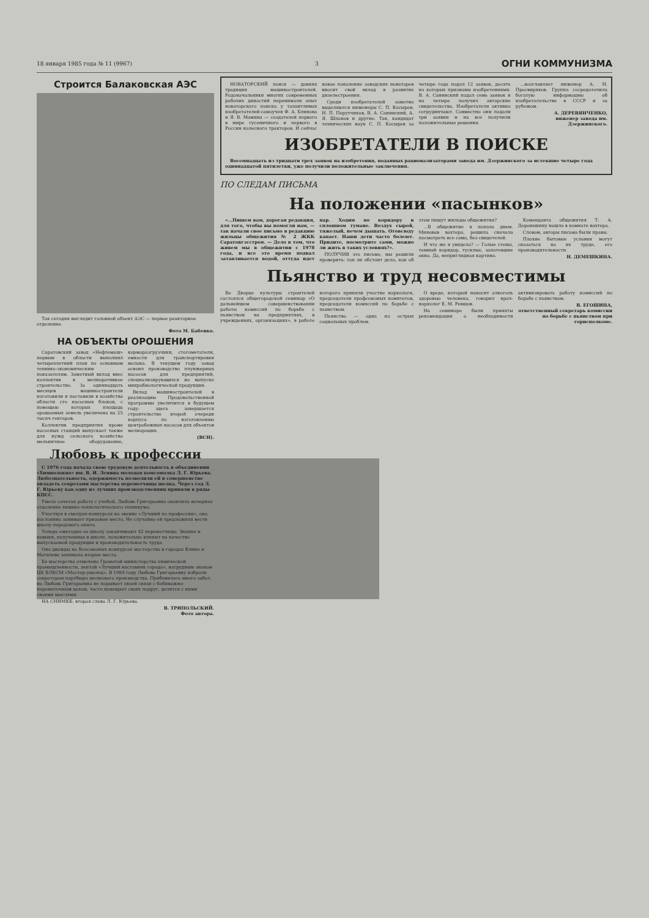18 января 1985 года № 11 (9967) 3 ОГНИ КОММУНИЗМА
Строится Балаковская АЭС
Так сегодня выглядит головной объект АЭС — первое реакторное отделение.
Фото М. Бабенко.
НА ОБЪЕКТЫ ОРОШЕНИЯ
Саратовский завод «Нефтемаш» первым в области выполнил четырехлетний план по основным технико-экономическим показателям. Заметный вклад внес коллектив в мелиоративное строительство. За одиннадцать месяцев машиностроители изготовили и поставили в хозяйства области сто насосных блоков, с помощью которых площадь орошаемых земель увеличена на 25 тысяч гектаров.
Коллектив предприятия кроме насосных станций выпускает также для нужд сельского хозяйства мельничное оборудование, корморазгрузчики, стогометатели, емкости для транспортировки молока. В текущем году завод освоил производство плунжерных насосов для предприятий, специализирующихся на выпуске микробиологической продукции.
Вклад машиностроителей в реализацию Продовольственной программы увеличится в будущем году: здесь завершается строительство второй очереди корпуса по изготовлению центробежных насосов для объектов мелиорации.
(ВСН).
Любовь к профессии
С 1976 года начала свою трудовую деятельность в объединении «Химволокно» им. В. И. Ленина молодая комсомолка Л. Г. Юрьева. Любознательность, одержимость позволили ей в совершенстве овладеть секретами мастерства перемотчицы шелка. Через год Л. Г. Юрьеву как одну из лучших производственниц приняли в ряды КПСС.
Умело сочетая работу с учебой, Любовь Григорьевна окончила вечернее отделение химико-технологического техникума.
Участвуя в смотрах-конкурсах на звание «Лучший по профессии», она постоянно занимает призовые места. Не случайно ей предложили вести школу передового опыта.
Теперь ежегодно ее школу заканчивают 42 перемотчицы. Знания и навыки, полученные в школе, положительно влияют на качество выпускаемой продукции и производительность труда.
Она дважды на Всесоюзных конкурсах мастерства в городах Клине и Могилеве занимала вторые места.
Ее мастерство отмечено Грамотой министерства химической промышленности, лентой «Лучший наставник города», нагрудным знаком ЦК ВЛКСМ «Мастер-умелец». В 1984 году Любовь Григорьевну избрали секретарем партбюро шелкового производства. Прибавилось много забот, но Любовь Григорьевна не порывает своей связи с бобинажно-перемоточным цехом, часто навещает своих подруг, делится с ними своими мыслями.
НА СНИМКЕ: вторая слева Л. Г. Юрьева.
В. ТРИПОЛЬСКИЙ.
Фото автора.
НОВАТОРСКИЙ поиск — давняя традиция машиностроителей. Родоначальники многих современных рабочих династий перенимали опыт новаторского поиска у талантливых изобретателей-самоучек Ф. А. Блинова и Я. В. Мамина — создателей первого в мире гусеничного и первого в России колесного тракторов. И сейчас новое поколение заводских новаторов вносит свой вклад в развитие дизелестроения.
Среди изобретателей заметно выделяются инженеры С. П. Косырев, И. П. Порутчиков, В. А. Санинский, А. Я. Шпаков и другие. Так, кандидат технических наук С. П. Косырев за четыре года подал 12 заявок, десять из которых признаны изобретениями. В. А. Санинский подал семь заявок и на четыре получил авторские свидетельства. Изобретатели активно сотрудничают. Совместно они подали три заявки и на все получили положительные решения.
...возглавляет инженер А. Н. Просвиряков. Группа сосредоточила богатую информацию об изобретательстве в СССР и за рубежом.
А. ДЕРЕВЯНЧЕНКО,
инженер завода им. Дзержинского.
ИЗОБРЕТАТЕЛИ В ПОИСКЕ
Восемнадцать из тридцати трех заявок на изобретения, поданных рационализаторами завода им. Дзержинского за истекшие четыре года одиннадцатой пятилетки, уже получили положительные заключения.
ПО СЛЕДАМ ПИСЬМА
На положении «пасынков»
«...Пишем вам, дорогая редакция, для того, чтобы вы помогли нам, — так начали свое письмо в редакцию жильцы общежития № 2 ЖКК Саратовгэсстроя. — Дело в том, что живем мы в общежитии с 1978 года, и все это время подвал затапливается водой, оттуда идет пар. Ходим по коридору в сплошном тумане. Воздух сырой, тяжелый, нечем дышать. Отовсюду капает. Наши дети часто болеют. Придите, посмотрите сами, можно ли жить в таких условиях?».
ПОЛУЧИВ это письмо, мы решили проверить: так ли обстоит дело, как об этом пишут жильцы общежития?
...В общежитие я попала днем. Миновав вахтера, решила сначала посмотреть все сама, без свидетелей.
И что же я увидела? — Голые стены, темный коридор, тусклые, запотевшие окна. Да, неприглядная картина.
Коменданта общежития Т. А. Дороныкину нашла в комнате вахтера.
Словом, авторы письма были правы.
Плохие бытовые условия могут сказаться на их труде, его производительности.
Н. ДЕМЕШКИНА.
Пьянство и труд несовместимы
Во Дворце культуры строителей состоялся общегородской семинар «О дальнейшем совершенствовании работы комиссий по борьбе с пьянством на предприятиях, в учреждениях, организациях», в работе которого приняли участие наркологи, председатели профсоюзных комитетов, председатели комиссий по борьбе с пьянством.
Пьянство — одна из острых социальных проблем.
О вреде, который наносит алкоголь здоровью человека, говорил врач-нарколог Е. М. Ревшов.
На семинаре были приняты рекомендации о необходимости активизировать работу комиссий по борьбе с пьянством.
В. ЕГОШИНА,
ответственный секретарь комиссии по борьбе с пьянством при горисполкоме.